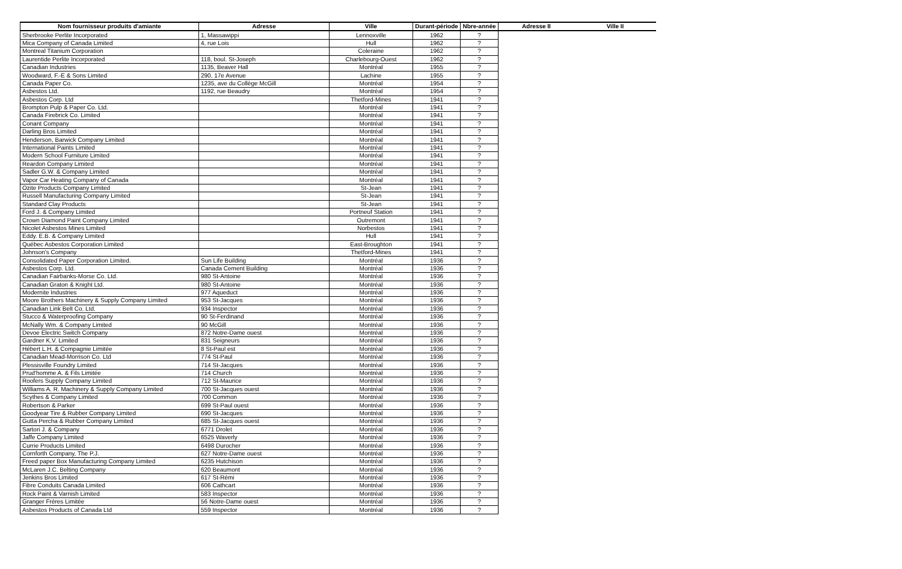| Nom fournisseur produits d'amiante | Adresse | Ville | Durant-période | Nbre-année | Adresse II | Ville II |
| --- | --- | --- | --- | --- | --- | --- |
| Sherbrooke Perlite Incorporated | 1, Massawippi | Lennoxville | 1962 | ? | | |
| Mica Company of Canada Limited | 4, rue Lois | Hull | 1962 | ? | | |
| Montreal Titanium Corporation | | Coleraine | 1962 | ? | | |
| Laurentide Perlite Incorporated | 118, boul. St-Joseph | Charlebourg-Ouest | 1962 | ? | | |
| Canadian Industries | 1135, Beaver Hall | Montréal | 1955 | ? | | |
| Woodward, F.-E & Sons Limited | 290, 17e Avenue | Lachine | 1955 | ? | | |
| Canada Paper Co. | 1235, ave du Collège McGill | Montréal | 1954 | ? | | |
| Asbestos Ltd. | 1192, rue Beaudry | Montréal | 1954 | ? | | |
| Asbestos Corp. Ltd | | Thetford-Mines | 1941 | ? | | |
| Brompton Pulp & Paper Co. Ltd. | | Montréal | 1941 | ? | | |
| Canada Firebrick Co. Limited | | Montréal | 1941 | ? | | |
| Conant Company | | Montréal | 1941 | ? | | |
| Darling Bros Limited | | Montréal | 1941 | ? | | |
| Henderson, Barwick Company Limited | | Montréal | 1941 | ? | | |
| International Paints Limited | | Montréal | 1941 | ? | | |
| Modern School Furniture Limited | | Montréal | 1941 | ? | | |
| Reardon Company Limited | | Montréal | 1941 | ? | | |
| Sadler G.W. & Company Limited | | Montréal | 1941 | ? | | |
| Vapor Car Heating Company of Canada | | Montréal | 1941 | ? | | |
| Ozite Products Company Limited | | St-Jean | 1941 | ? | | |
| Russell Manufacturing Company Limited | | St-Jean | 1941 | ? | | |
| Standard Clay Products | | St-Jean | 1941 | ? | | |
| Ford J. & Company Limited | | Portneuf Station | 1941 | ? | | |
| Crown Diamond Paint Company Limited | | Outremont | 1941 | ? | | |
| Nicolet Asbestos Mines Limited | | Norbestos | 1941 | ? | | |
| Eddy. E.B. & Company Limited | | Hull | 1941 | ? | | |
| Québec Asbestos Corporation Limited | | East-Broughton | 1941 | ? | | |
| Johnson's Company | | Thetford-Mines | 1941 | ? | | |
| Consolidated Paper Corporation Limited. | Sun Life Building | Montréal | 1936 | ? | | |
| Asbestos Corp. Ltd. | Canada Cement Building | Montréal | 1936 | ? | | |
| Canadian Fairbanks-Morse Co. Ltd. | 980 St-Antoine | Montréal | 1936 | ? | | |
| Canadian Graton & Knight Ltd. | 980 St-Antoine | Montréal | 1936 | ? | | |
| Modernite Industries | 977 Aqueduct | Montréal | 1936 | ? | | |
| Moore Brothers Machinery & Supply Company Limited | 953 St-Jacques | Montréal | 1936 | ? | | |
| Canadian Link Belt Co. Ltd. | 934 Inspector | Montréal | 1936 | ? | | |
| Stucco & Waterproofing Company | 90 St-Ferdinand | Montréal | 1936 | ? | | |
| McNally Wm. & Company Limited | 90 McGill | Montréal | 1936 | ? | | |
| Devoe Electric Switch Company | 872 Notre-Dame ouest | Montréal | 1936 | ? | | |
| Gardner K.V. Limited | 831 Seigneurs | Montréal | 1936 | ? | | |
| Hébert L.H. & Compagnie Limitée | 8 St-Paul est | Montréal | 1936 | ? | | |
| Canadian Mead-Morrison Co. Ltd | 774 St-Paul | Montréal | 1936 | ? | | |
| Plessisville Foundry Limited | 714 St-Jacques | Montréal | 1936 | ? | | |
| Prud'homme A. & Fils Limitée | 714 Church | Montréal | 1936 | ? | | |
| Roofers Supply Company Limited | 712 St-Maurice | Montréal | 1936 | ? | | |
| Williams A. R. Machinery & Supply Company Limited | 700 St-Jacques ouest | Montréal | 1936 | ? | | |
| Scythes & Company Limited | 700 Common | Montréal | 1936 | ? | | |
| Robertson & Parker | 699 St-Paul ouest | Montréal | 1936 | ? | | |
| Goodyear Tire & Rubber Company Limited | 690 St-Jacques | Montréal | 1936 | ? | | |
| Gutta Percha & Rubber Company Limited | 685 St-Jacques ouest | Montréal | 1936 | ? | | |
| Sartori J. & Company | 6771 Drolet | Montréal | 1936 | ? | | |
| Jaffe Company Limited | 6525 Waverly | Montréal | 1936 | ? | | |
| Currie Products Limited | 6498 Durocher | Montréal | 1936 | ? | | |
| Cornforth Company, The P.J. | 627 Notre-Dame ouest | Montréal | 1936 | ? | | |
| Freed paper Box Manufacturing Company Limited | 6235 Hutchison | Montréal | 1936 | ? | | |
| McLaren J.C. Belting Company | 620 Beaumont | Montréal | 1936 | ? | | |
| Jenkins Bros Limited | 617 St-Rémi | Montréal | 1936 | ? | | |
| Fibre Conduits Canada Limited | 606 Cathcart | Montréal | 1936 | ? | | |
| Rock Paint & Varnish Limited | 583 Inspector | Montréal | 1936 | ? | | |
| Granger Frères Limitée | 56 Notre-Dame ouest | Montréal | 1936 | ? | | |
| Asbestos Products of Canada Ltd | 559 Inspector | Montréal | 1936 | ? | | |